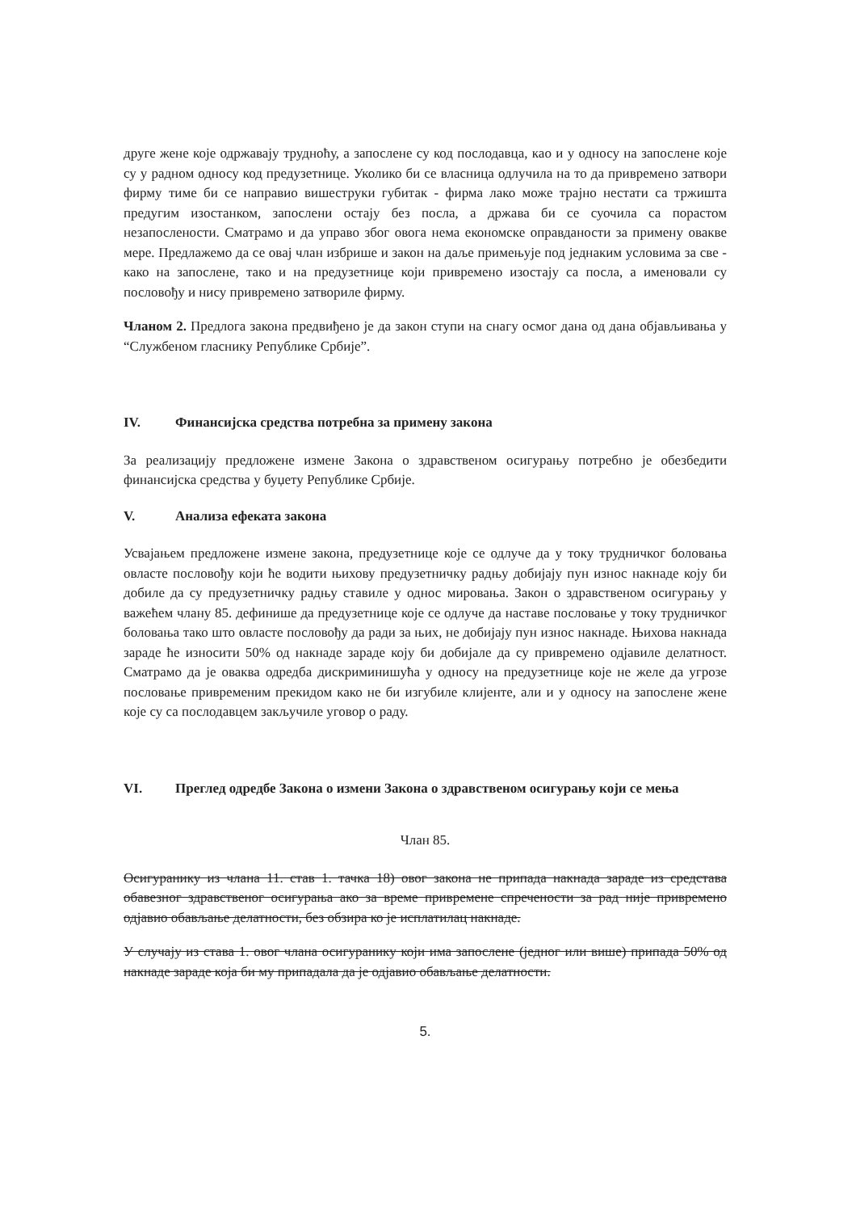друге жене које одржавају трудноћу, а запослене су код послодавца, као и у односу на запослене које су у радном односу код предузетнице. Уколико би се власница одлучила на то да привремено затвори фирму тиме би се направио вишеструки губитак - фирма лако може трајно нестати са тржишта предугим изостанком, запослени остају без посла, а држава би се суочила са порастом незапослености. Сматрамо и да управо због овога нема економске оправданости за примену овакве мере. Предлажемо да се овај члан избрише и закон на даље примењује под једнаким условима за све - како на запослене, тако и на предузетнице који привремено изостају са посла, а именовали су пословођу и нису привремено затвориле фирму.
Чланом 2. Предлога закона предвиђено је да закон ступи на снагу осмог дана од дана објављивања у “Службеном гласнику Републике Србије”.
IV. Финансијска средства потребна за примену закона
За реализацију предложене измене Закона о здравственом осигурању потребно је обезбедити финансијска средства у буџету Републике Србије.
V. Анализа ефеката закона
Усвајањем предложене измене закона, предузетнице које се одлуче да у току трудничког боловања овласте пословођу који ће водити њихову предузетничку радњу добијају пун износ накнаде коју би добиле да су предузетничку радњу ставиле у однос мировања. Закон о здравственом осигурању у важећем члану 85. дефинише да предузетнице које се одлуче да наставе пословање у току трудничког боловања тако што овласте пословођу да ради за њих, не добијају пун износ накнаде. Њихова накнада зараде ће износити 50% од накнаде зараде коју би добијале да су привремено одјавиле делатност. Сматрамо да је оваква одредба дискриминишућа у односу на предузетнице које не желе да угрозе пословање привременим прекидом како не би изгубиле клијенте, али и у односу на запослене жене које су са послодавцем закључиле уговор о раду.
VI. Преглед одредбе Закона о измени Закона о здравственом осигурању који се мења
Члан 85.
Осигуранику из члана 11. став 1. тачка 18) овог закона не припада накнада зараде из средстава обавезног здравственог осигурања ако за време привремене спречености за рад није привремено одјавио обављање делатности, без обзира ко је исплатилац накнаде.
У случају из става 1. овог члана осигуранику који има запослене (једног или више) припада 50% од накнаде зараде која би му припадала да је одјавио обављање делатности.
5.